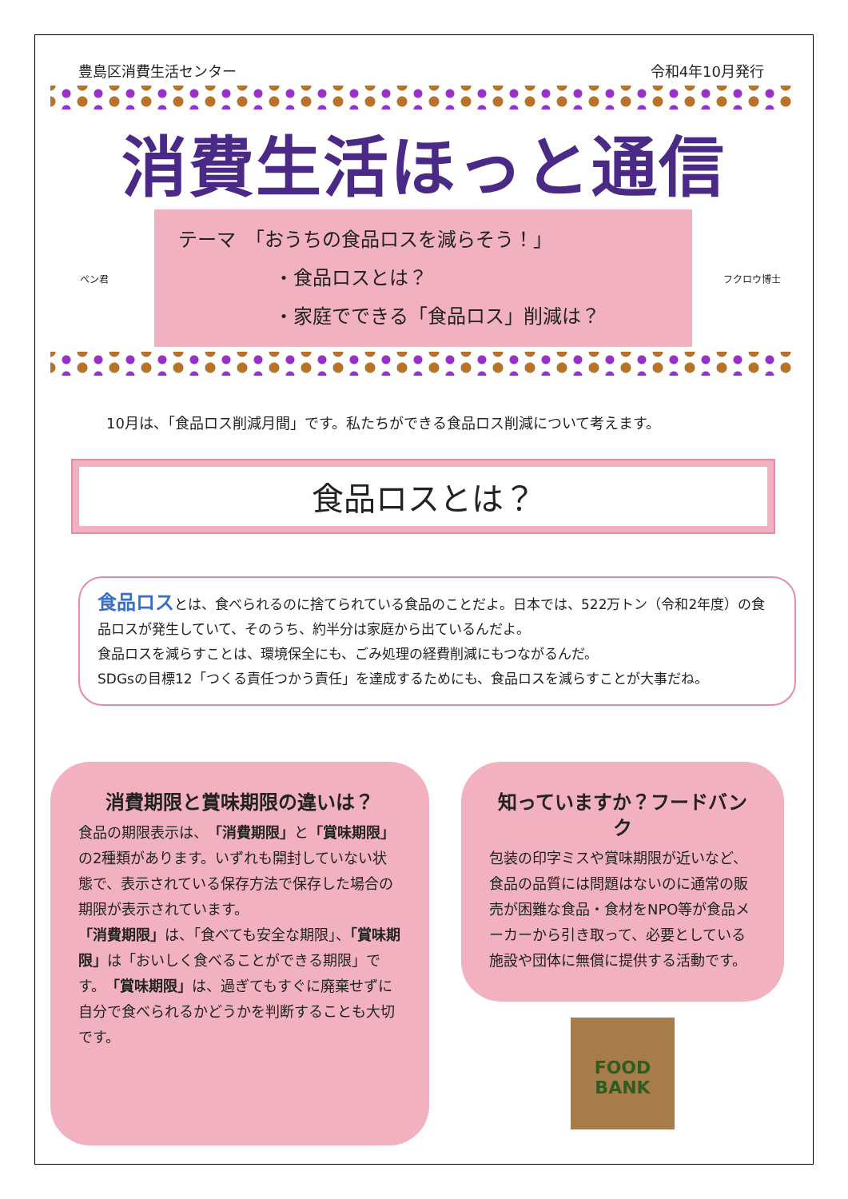豊島区消費生活センター 令和4年10月発行
消費生活ほっと通信
ペン君
テーマ　「おうちの食品ロスを減らそう！」
　　　　　・食品ロスとは？
　　　　　・家庭でできる「食品ロス」削減は？
フクロウ博士
10月は、「食品ロス削減月間」です。私たちができる食品ロス削減について考えます。
食品ロスとは？
食品ロスとは、食べられるのに捨てられている食品のことだよ。日本では、522万トン（令和2年度）の食品ロスが発生していて、そのうち、約半分は家庭から出ているんだよ。
食品ロスを減らすことは、環境保全にも、ごみ処理の経費削減にもつながるんだ。
SDGsの目標12「つくる責任つかう責任」を達成するためにも、食品ロスを減らすことが大事だね。
消費期限と賞味期限の違いは？
食品の期限表示は、「消費期限」と「賞味期限」の2種類があります。いずれも開封していない状態で、表示されている保存方法で保存した場合の期限が表示されています。
「消費期限」は、「食べても安全な期限」、「賞味期限」は「おいしく食べることができる期限」です。「賞味期限」は、過ぎてもすぐに廃棄せずに自分で食べられるかどうかを判断することも大切です。
知っていますか？フードバンク
包装の印字ミスや賞味期限が近いなど、食品の品質には問題はないのに通常の販売が困難な食品・食材をNPO等が食品メーカーから引き取って、必要としている施設や団体に無償に提供する活動です。
FOOD
BANK